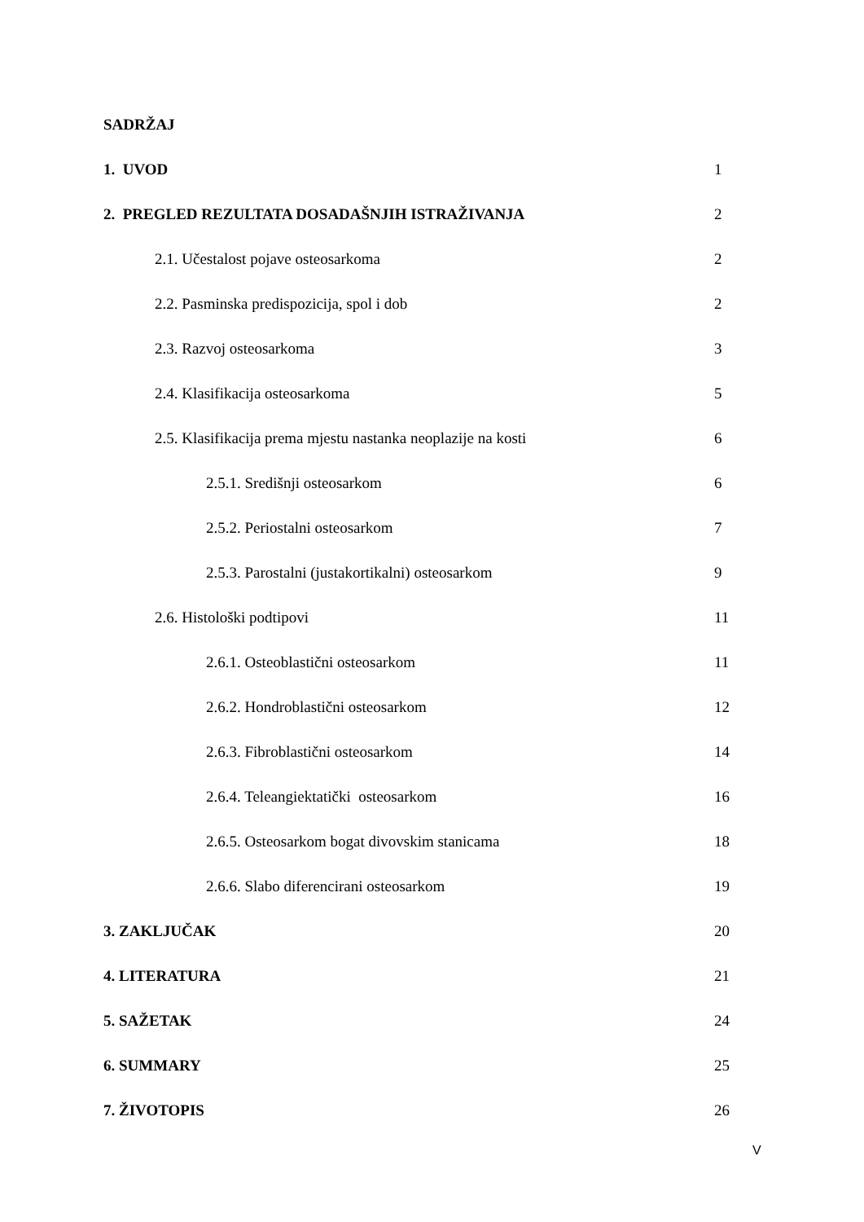SADRŽAJ
1. UVOD 1
2. PREGLED REZULTATA DOSADAŠNJIH ISTRAŽIVANJA 2
2.1. Učestalost pojave osteosarkoma 2
2.2. Pasminska predispozicija, spol i dob 2
2.3. Razvoj osteosarkoma 3
2.4. Klasifikacija osteosarkoma 5
2.5. Klasifikacija prema mjestu nastanka neoplazije na kosti 6
2.5.1. Središnji osteosarkom 6
2.5.2. Periostalni osteosarkom 7
2.5.3. Parostalni (justakortikalni) osteosarkom 9
2.6. Histološki podtipovi 11
2.6.1. Osteoblastični osteosarkom 11
2.6.2. Hondroblastični osteosarkom 12
2.6.3. Fibroblastični osteosarkom 14
2.6.4. Teleangiektatički osteosarkom 16
2.6.5. Osteosarkom bogat divovskim stanicama 18
2.6.6. Slabo diferencirani osteosarkom 19
3. ZAKLJUČAK 20
4. LITERATURA 21
5. SAŽETAK 24
6. SUMMARY 25
7. ŽIVOTOPIS 26
V